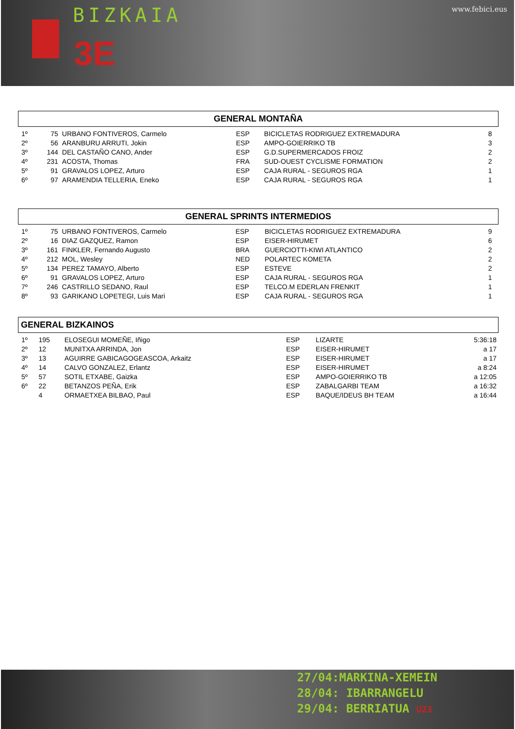BIZKAIA
3E
www.febici.eus
GENERAL MONTAÑA
| 1º | 75 | URBANO FONTIVEROS, Carmelo | ESP | BICICLETAS RODRIGUEZ EXTREMADURA | 8 |
| 2º | 56 | ARANBURU ARRUTI, Jokin | ESP | AMPO-GOIERRIKO TB | 3 |
| 3º | 144 | DEL CASTAÑO CANO, Ander | ESP | G.D.SUPERMERCADOS FROIZ | 2 |
| 4º | 231 | ACOSTA, Thomas | FRA | SUD-OUEST CYCLISME FORMATION | 2 |
| 5º | 91 | GRAVALOS LOPEZ, Arturo | ESP | CAJA RURAL - SEGUROS RGA | 1 |
| 6º | 97 | ARAMENDIA TELLERIA, Eneko | ESP | CAJA RURAL - SEGUROS RGA | 1 |
GENERAL SPRINTS INTERMEDIOS
| 1º | 75 | URBANO FONTIVEROS, Carmelo | ESP | BICICLETAS RODRIGUEZ EXTREMADURA | 9 |
| 2º | 16 | DIAZ GAZQUEZ, Ramon | ESP | EISER-HIRUMET | 6 |
| 3º | 161 | FINKLER, Fernando Augusto | BRA | GUERCIOTTI-KIWI ATLANTICO | 2 |
| 4º | 212 | MOL, Wesley | NED | POLARTEC KOMETA | 2 |
| 5º | 134 | PEREZ TAMAYO, Alberto | ESP | ESTEVE | 2 |
| 6º | 91 | GRAVALOS LOPEZ, Arturo | ESP | CAJA RURAL - SEGUROS RGA | 1 |
| 7º | 246 | CASTRILLO SEDANO, Raul | ESP | TELCO.M EDERLAN FRENKIT | 1 |
| 8º | 93 | GARIKANO LOPETEGI, Luis Mari | ESP | CAJA RURAL - SEGUROS RGA | 1 |
GENERAL BIZKAINOS
| 1º | 195 | ELOSEGUI MOMEÑE, Iñigo | ESP | LIZARTE | 5:36:18 |
| 2º | 12 | MUNITXA ARRINDA, Jon | ESP | EISER-HIRUMET | a 17 |
| 3º | 13 | AGUIRRE GABICAGOGEASCOA, Arkaitz | ESP | EISER-HIRUMET | a 17 |
| 4º | 14 | CALVO GONZALEZ, Erlantz | ESP | EISER-HIRUMET | a 8:24 |
| 5º | 57 | SOTIL ETXABE, Gaizka | ESP | AMPO-GOIERRIKO TB | a 12:05 |
| 6º | 22 | BETANZOS PEÑA, Erik | ESP | ZABALGARBI TEAM | a 16:32 |
| | 4 | ORMAETXEA BILBAO, Paul | ESP | BAQUE/IDEUS BH TEAM | a 16:44 |
27/04:MARKINA-XEMEIN
28/04: IBARRANGELU
29/04: BERRIATUA U23